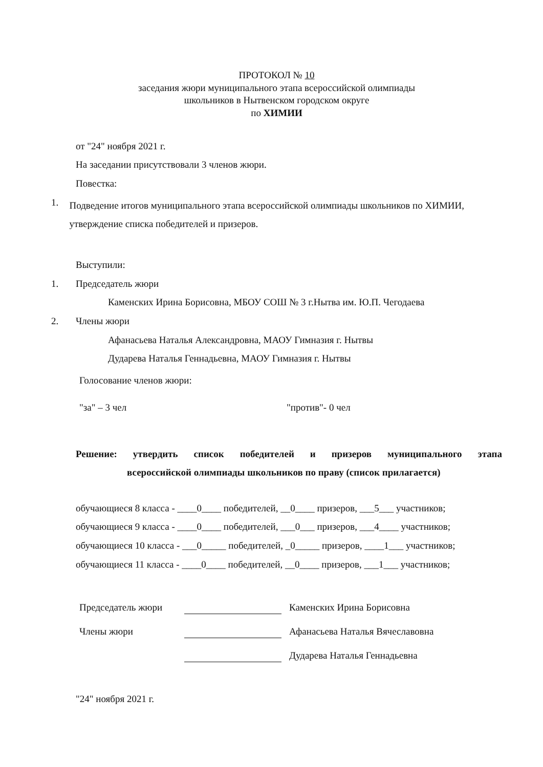ПРОТОКОЛ № 10
заседания жюри муниципального этапа всероссийской олимпиады
школьников в Нытвенском городском округе
по ХИМИИ
от "24" ноября 2021 г.
На заседании присутствовали 3 членов жюри.
Повестка:
1. Подведение итогов муниципального этапа всероссийской олимпиады школьников по ХИМИИ, утверждение списка победителей и призеров.
Выступили:
1. Председатель жюри
Каменских Ирина Борисовна, МБОУ СОШ № 3 г.Нытва им. Ю.П. Чегодаева
2. Члены жюри
Афанасьева Наталья Александровна, МАОУ Гимназия г. Нытвы
Дударева Наталья Геннадьевна, МАОУ Гимназия г. Нытвы
Голосование членов жюри:
"за" – 3 чел "против"- 0 чел
Решение: утвердить список победителей и призеров муниципального этапа всероссийской олимпиады школьников по праву (список прилагается)
обучающиеся 8 класса - ____0____ победителей, __0____ призеров, ___5___ участников;
обучающиеся 9 класса - ____0____ победителей, ___0___ призеров, ___4____ участников;
обучающиеся 10 класса - ___0_____ победителей, _0_____ призеров, ____1___ участников;
обучающиеся 11 класса - ____0____ победителей, __0____ призеров, ___1___ участников;
Председатель жюри Каменских Ирина Борисовна
Члены жюри Афанасьева Наталья Вячеславовна
Дударева Наталья Геннадьевна
"24" ноября 2021 г.